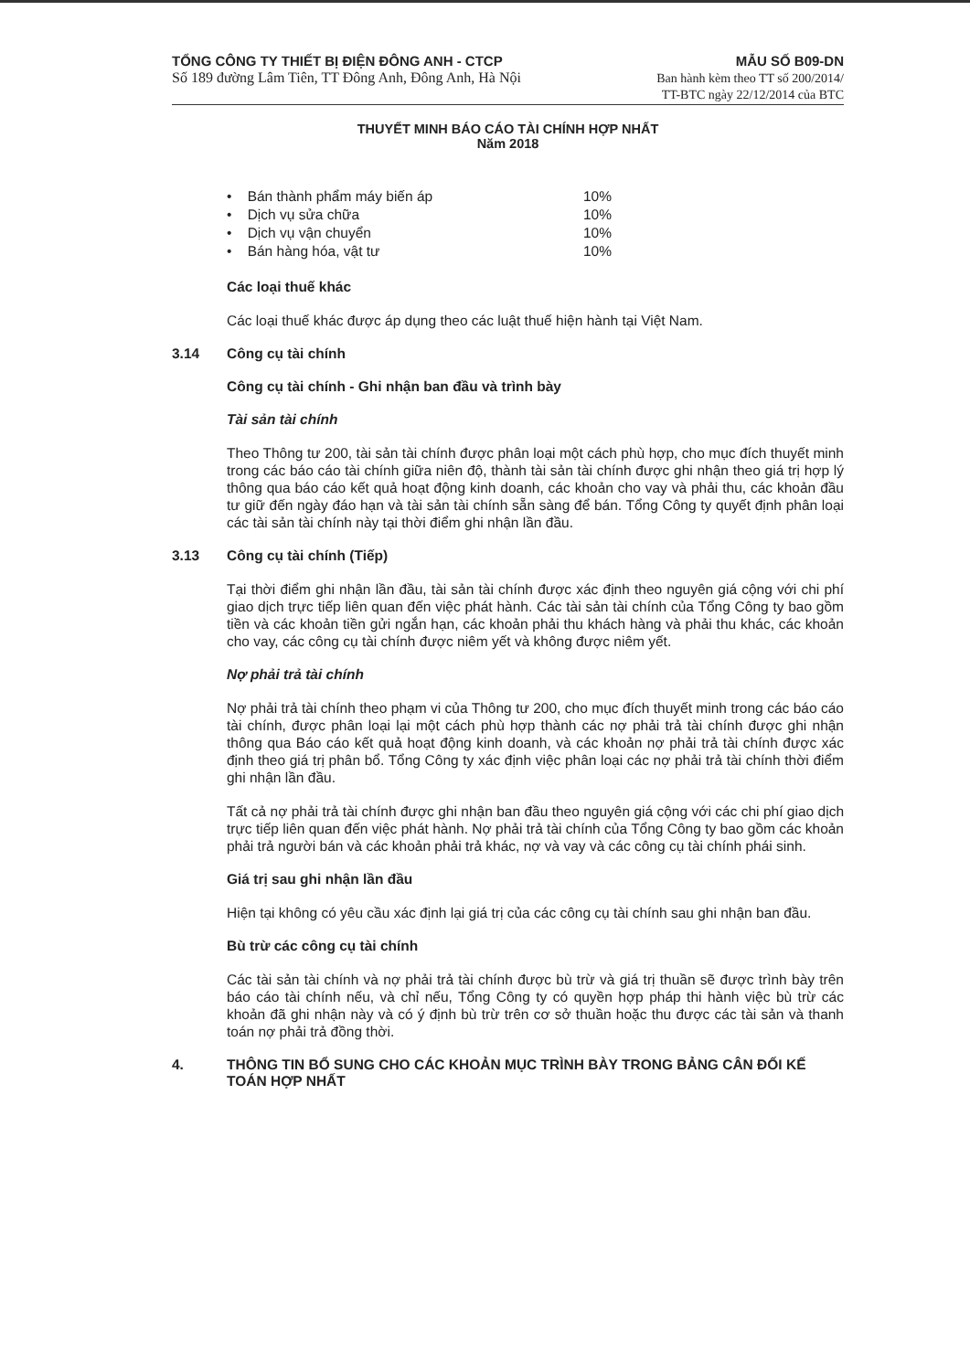TỔNG CÔNG TY THIẾT BỊ ĐIỆN ĐÔNG ANH - CTCP
Số 189 đường Lâm Tiên, TT Đông Anh, Đông Anh, Hà Nội
MẪU SỐ B09-DN
Ban hành kèm theo TT số 200/2014/
TT-BTC ngày 22/12/2014 của BTC
THUYẾT MINH BÁO CÁO TÀI CHÍNH HỢP NHẤT
Năm 2018
• Bán thành phẩm máy biến áp 10%
• Dịch vụ sửa chữa 10%
• Dịch vụ vận chuyển 10%
• Bán hàng hóa, vật tư 10%
Các loại thuế khác
Các loại thuế khác được áp dụng theo các luật thuế hiện hành tại Việt Nam.
3.14 Công cụ tài chính
Công cụ tài chính - Ghi nhận ban đầu và trình bày
Tài sản tài chính
Theo Thông tư 200, tài sản tài chính được phân loại một cách phù hợp, cho mục đích thuyết minh trong các báo cáo tài chính giữa niên độ, thành tài sản tài chính được ghi nhận theo giá trị hợp lý thông qua báo cáo kết quả hoạt động kinh doanh, các khoản cho vay và phải thu, các khoản đầu tư giữ đến ngày đáo hạn và tài sản tài chính sẵn sàng để bán. Tổng Công ty quyết định phân loại các tài sản tài chính này tại thời điểm ghi nhận lần đầu.
3.13 Công cụ tài chính (Tiếp)
Tại thời điểm ghi nhận lần đầu, tài sản tài chính được xác định theo nguyên giá cộng với chi phí giao dịch trực tiếp liên quan đến việc phát hành. Các tài sản tài chính của Tổng Công ty bao gồm tiền và các khoản tiền gửi ngắn hạn, các khoản phải thu khách hàng và phải thu khác, các khoản cho vay, các công cụ tài chính được niêm yết và không được niêm yết.
Nợ phải trả tài chính
Nợ phải trả tài chính theo phạm vi của Thông tư 200, cho mục đích thuyết minh trong các báo cáo tài chính, được phân loại lại một cách phù hợp thành các nợ phải trả tài chính được ghi nhận thông qua Báo cáo kết quả hoạt động kinh doanh, và các khoản nợ phải trả tài chính được xác định theo giá trị phân bổ. Tổng Công ty xác định việc phân loại các nợ phải trả tài chính thời điểm ghi nhận lần đầu.
Tất cả nợ phải trả tài chính được ghi nhận ban đầu theo nguyên giá cộng với các chi phí giao dịch trực tiếp liên quan đến việc phát hành. Nợ phải trả tài chính của Tổng Công ty bao gồm các khoản phải trả người bán và các khoản phải trả khác, nợ và vay và các công cụ tài chính phái sinh.
Giá trị sau ghi nhận lần đầu
Hiện tại không có yêu cầu xác định lại giá trị của các công cụ tài chính sau ghi nhận ban đầu.
Bù trừ các công cụ tài chính
Các tài sản tài chính và nợ phải trả tài chính được bù trừ và giá trị thuần sẽ được trình bày trên báo cáo tài chính nếu, và chỉ nếu, Tổng Công ty có quyền hợp pháp thi hành việc bù trừ các khoản đã ghi nhận này và có ý định bù trừ trên cơ sở thuần hoặc thu được các tài sản và thanh toán nợ phải trả đồng thời.
4. THÔNG TIN BỔ SUNG CHO CÁC KHOẢN MỤC TRÌNH BÀY TRONG BẢNG CÂN ĐỐI KẾ TOÁN HỢP NHẤT